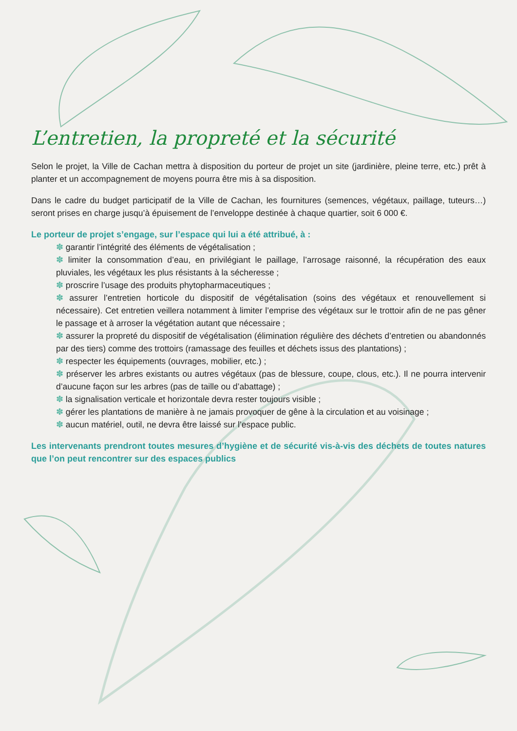L’entretien, la propreté et la sécurité
Selon le projet, la Ville de Cachan mettra à disposition du porteur de projet un site (jardinière, pleine terre, etc.) prêt à planter et un accompagnement de moyens pourra être mis à sa disposition.
Dans le cadre du budget participatif de la Ville de Cachan, les fournitures (semences, végétaux, paillage, tuteurs…) seront prises en charge jusqu’à épuisement de l’enveloppe destinée à chaque quartier, soit 6 000 €.
Le porteur de projet s’engage, sur l’espace qui lui a été attribué, à :
✽ garantir l’intégrité des éléments de végétalisation ;
✽ limiter la consommation d’eau, en privilégiant le paillage, l’arrosage raisonné, la récupération des eaux pluviales, les végétaux les plus résistants à la sécheresse ;
✽ proscrire l’usage des produits phytopharmaceutiques ;
✽ assurer l’entretien horticole du dispositif de végétalisation (soins des végétaux et renouvellement si nécessaire). Cet entretien veillera notamment à limiter l’emprise des végétaux sur le trottoir afin de ne pas gêner le passage et à arroser la végétation autant que nécessaire ;
✽ assurer la propreté du dispositif de végétalisation (élimination régulière des déchets d’entretien ou abandonnés par des tiers) comme des trottoirs (ramassage des feuilles et déchets issus des plantations) ;
✽ respecter les équipements (ouvrages, mobilier, etc.) ;
✽ préserver les arbres existants ou autres végétaux (pas de blessure, coupe, clous, etc.). Il ne pourra intervenir d’aucune façon sur les arbres (pas de taille ou d’abattage) ;
✽ la signalisation verticale et horizontale devra rester toujours visible ;
✽ gérer les plantations de manière à ne jamais provoquer de gêne à la circulation et au voisinage ;
✽ aucun matériel, outil, ne devra être laissé sur l’espace public.
Les intervenants prendront toutes mesures d’hygiène et de sécurité vis-à-vis des déchets de toutes natures que l’on peut rencontrer sur des espaces publics